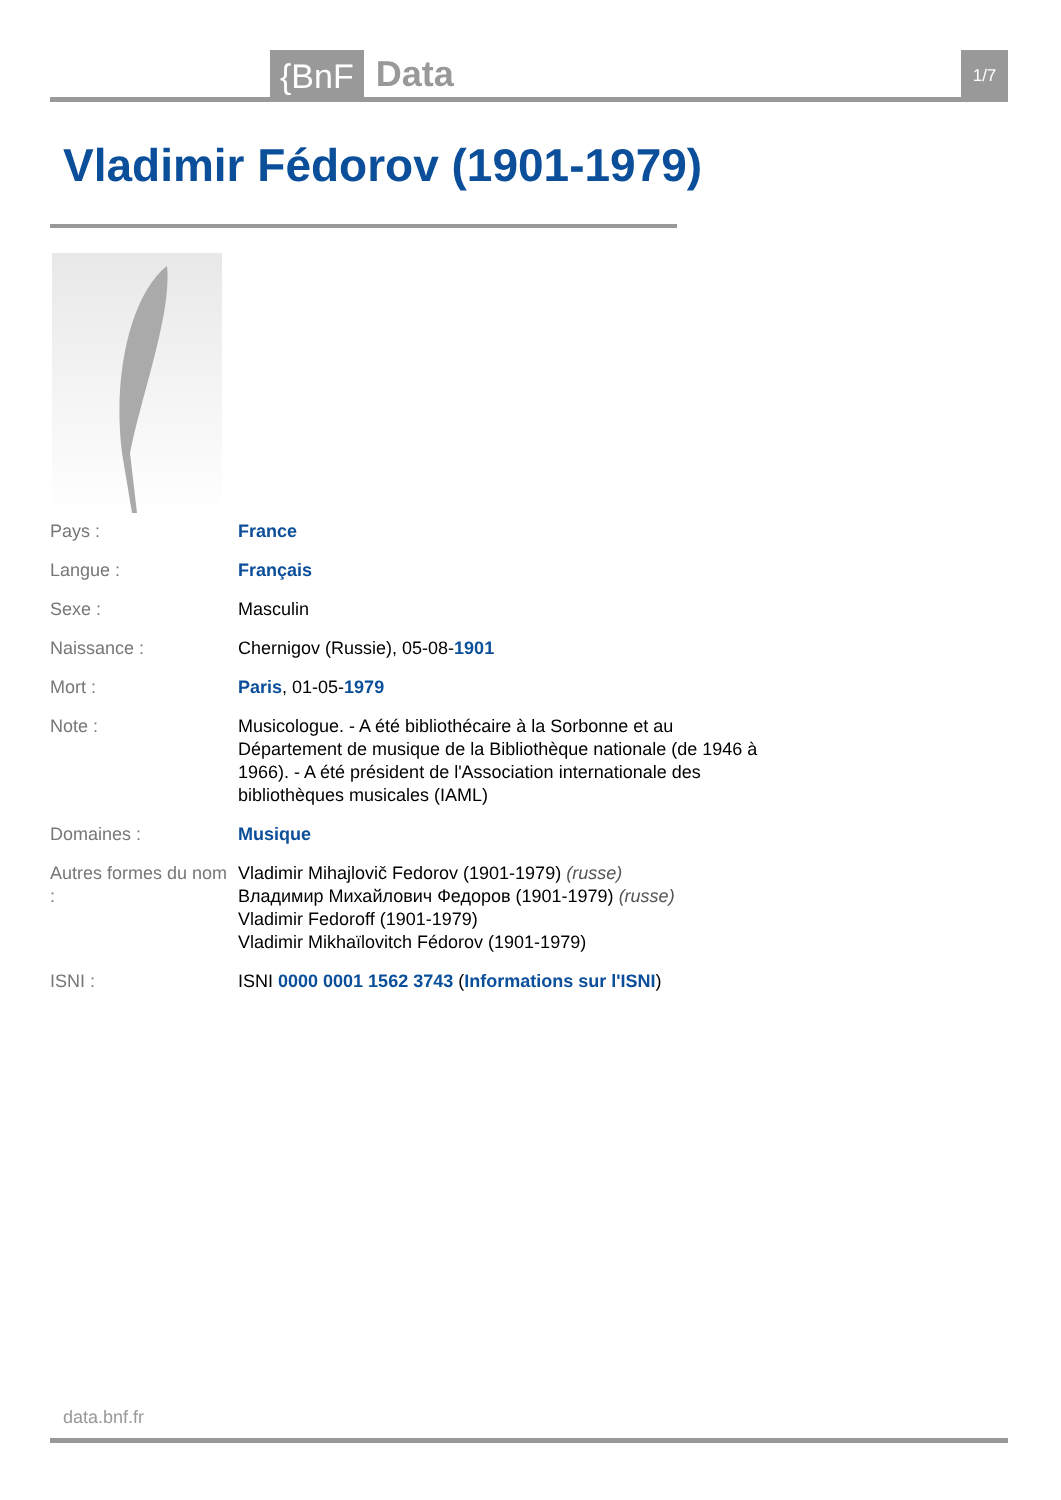{BnF Data 1/7
Vladimir Fédorov (1901-1979)
| Pays : | France |
| Langue : | Français |
| Sexe : | Masculin |
| Naissance : | Chernigov (Russie), 05-08- 1901 |
| Mort : | Paris , 01-05- 1979 |
| Note : | Musicologue. - A été bibliothécaire à la Sorbonne et au Département de musique de la Bibliothèque nationale (de 1946 à 1966). - A été président de l'Association internationale des bibliothèques musicales (IAML) |
| Domaines : | Musique |
| Autres formes du nom : | Vladimir Mihajlovič Fedorov (1901-1979) (russe) Владимир Михайлович Федоров (1901-1979) (russe) Vladimir Fedoroff (1901-1979) Vladimir Mikhaïlovitch Fédorov (1901-1979) |
| ISNI : | ISNI 0000 0001 1562 3743 ( Informations sur l'ISNI ) |
data.bnf.fr